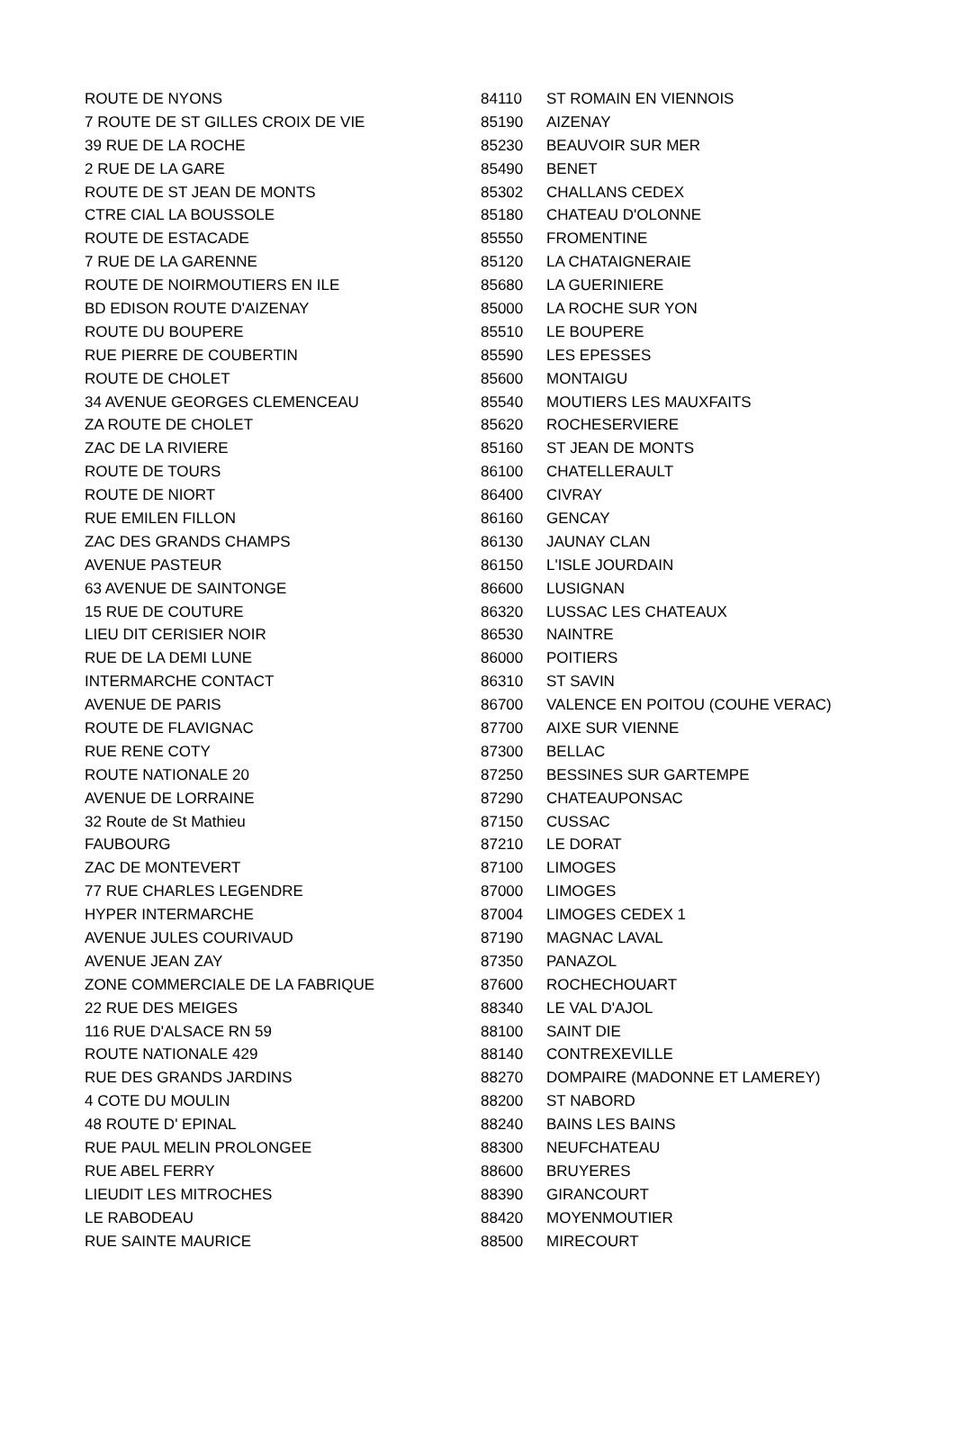| ROUTE DE NYONS | 84110 | ST ROMAIN EN VIENNOIS |
| 7 ROUTE DE ST GILLES CROIX DE VIE | 85190 | AIZENAY |
| 39 RUE DE LA ROCHE | 85230 | BEAUVOIR SUR MER |
| 2 RUE DE LA GARE | 85490 | BENET |
| ROUTE DE ST JEAN DE MONTS | 85302 | CHALLANS CEDEX |
| CTRE CIAL LA BOUSSOLE | 85180 | CHATEAU D'OLONNE |
| ROUTE DE ESTACADE | 85550 | FROMENTINE |
| 7 RUE DE LA GARENNE | 85120 | LA CHATAIGNERAIE |
| ROUTE DE NOIRMOUTIERS EN ILE | 85680 | LA GUERINIERE |
| BD EDISON ROUTE D'AIZENAY | 85000 | LA ROCHE SUR YON |
| ROUTE DU BOUPERE | 85510 | LE BOUPERE |
| RUE PIERRE DE COUBERTIN | 85590 | LES EPESSES |
| ROUTE DE CHOLET | 85600 | MONTAIGU |
| 34 AVENUE GEORGES CLEMENCEAU | 85540 | MOUTIERS LES MAUXFAITS |
| ZA ROUTE DE CHOLET | 85620 | ROCHESERVIERE |
| ZAC DE LA RIVIERE | 85160 | ST JEAN DE MONTS |
| ROUTE DE TOURS | 86100 | CHATELLERAULT |
| ROUTE DE NIORT | 86400 | CIVRAY |
| RUE EMILEN FILLON | 86160 | GENCAY |
| ZAC DES GRANDS CHAMPS | 86130 | JAUNAY CLAN |
| AVENUE PASTEUR | 86150 | L'ISLE JOURDAIN |
| 63 AVENUE DE SAINTONGE | 86600 | LUSIGNAN |
| 15 RUE DE COUTURE | 86320 | LUSSAC LES CHATEAUX |
| LIEU DIT CERISIER NOIR | 86530 | NAINTRE |
| RUE DE LA DEMI LUNE | 86000 | POITIERS |
| INTERMARCHE CONTACT | 86310 | ST SAVIN |
| AVENUE DE PARIS | 86700 | VALENCE EN POITOU (COUHE VERAC) |
| ROUTE DE FLAVIGNAC | 87700 | AIXE SUR VIENNE |
| RUE RENE COTY | 87300 | BELLAC |
| ROUTE NATIONALE 20 | 87250 | BESSINES SUR GARTEMPE |
| AVENUE DE LORRAINE | 87290 | CHATEAUPONSAC |
| 32 Route de St Mathieu | 87150 | CUSSAC |
| FAUBOURG | 87210 | LE DORAT |
| ZAC DE MONTEVERT | 87100 | LIMOGES |
| 77 RUE CHARLES LEGENDRE | 87000 | LIMOGES |
| HYPER INTERMARCHE | 87004 | LIMOGES CEDEX 1 |
| AVENUE JULES COURIVAUD | 87190 | MAGNAC LAVAL |
| AVENUE JEAN ZAY | 87350 | PANAZOL |
| ZONE COMMERCIALE DE LA FABRIQUE | 87600 | ROCHECHOUART |
| 22 RUE DES MEIGES | 88340 | LE VAL D'AJOL |
| 116 RUE D'ALSACE RN 59 | 88100 | SAINT DIE |
| ROUTE NATIONALE 429 | 88140 | CONTREXEVILLE |
| RUE DES GRANDS JARDINS | 88270 | DOMPAIRE (MADONNE ET LAMEREY) |
| 4 COTE DU MOULIN | 88200 | ST NABORD |
| 48 ROUTE D' EPINAL | 88240 | BAINS LES BAINS |
| RUE PAUL MELIN PROLONGEE | 88300 | NEUFCHATEAU |
| RUE ABEL FERRY | 88600 | BRUYERES |
| LIEUDIT LES MITROCHES | 88390 | GIRANCOURT |
| LE RABODEAU | 88420 | MOYENMOUTIER |
| RUE SAINTE MAURICE | 88500 | MIRECOURT |